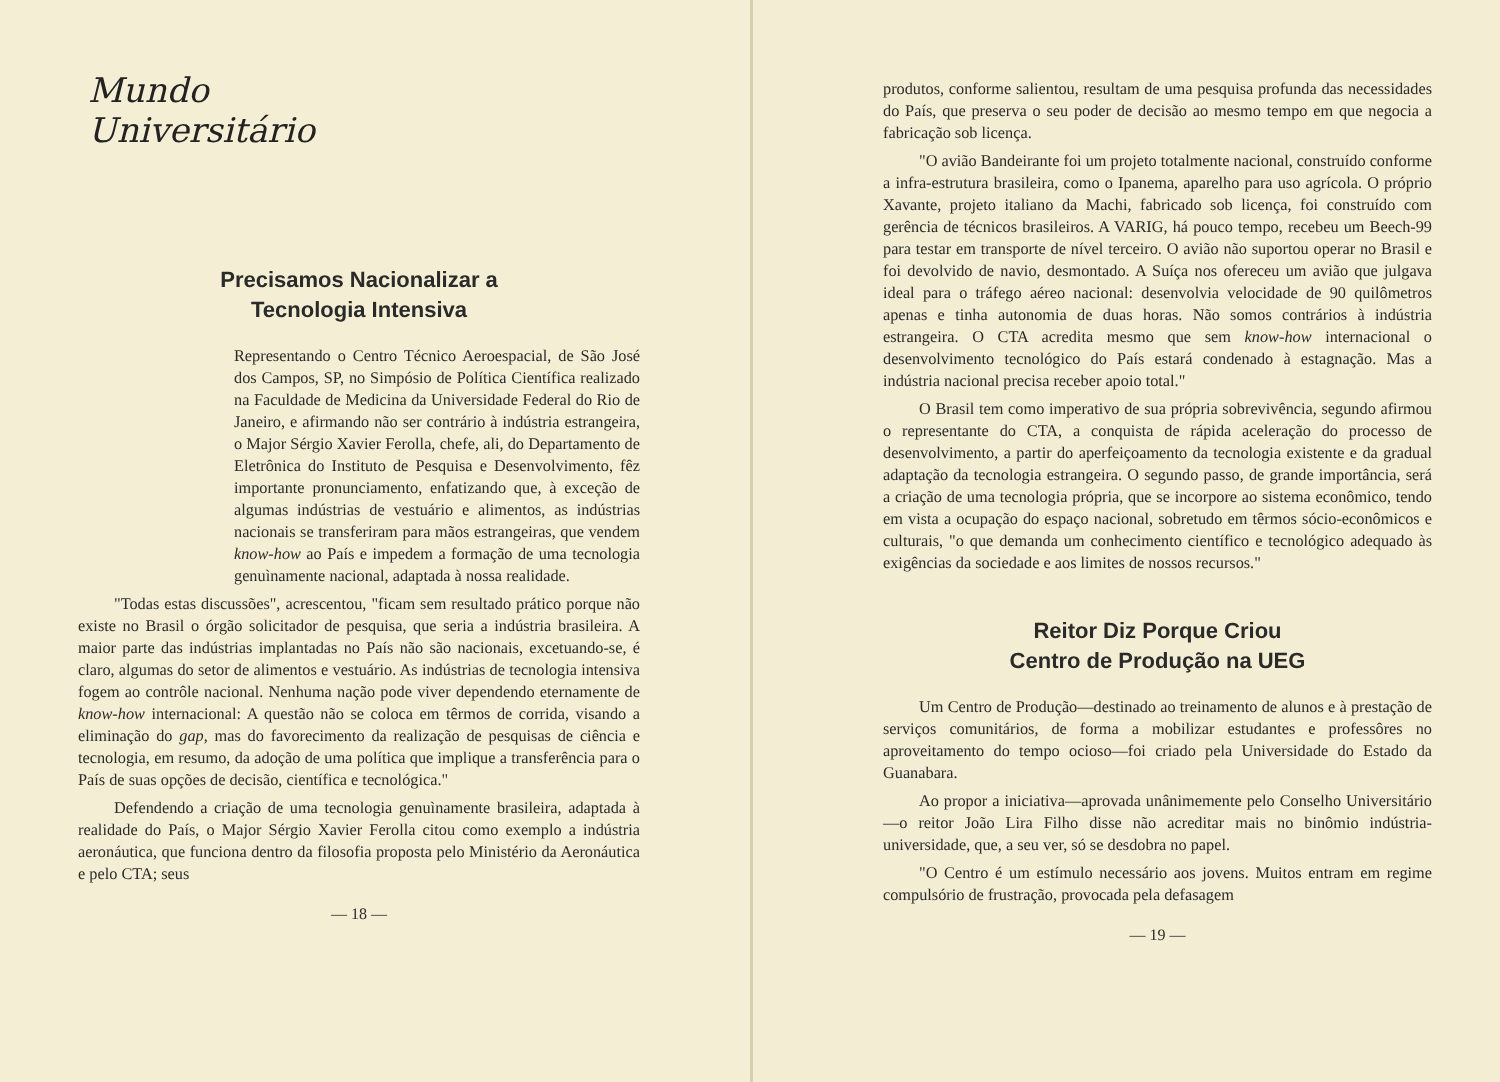Mundo
Universitário
Precisamos Nacionalizar a
Tecnologia Intensiva
Representando o Centro Técnico Aeroespacial, de São José dos Campos, SP, no Simpósio de Política Científica realizado na Faculdade de Medicina da Universidade Federal do Rio de Janeiro, e afirmando não ser contrário à indústria estrangeira, o Major Sérgio Xavier Ferolla, chefe, ali, do Departamento de Eletrônica do Instituto de Pesquisa e Desenvolvimento, fêz importante pronunciamento, enfatizando que, à exceção de algumas indústrias de vestuário e alimentos, as indústrias nacionais se transferiram para mãos estrangeiras, que vendem know-how ao País e impedem a formação de uma tecnologia genuìnamente nacional, adaptada à nossa realidade.
"Todas estas discussões", acrescentou, "ficam sem resultado prático porque não existe no Brasil o órgão solicitador de pesquisa, que seria a indústria brasileira. A maior parte das indústrias implantadas no País não são nacionais, excetuando-se, é claro, algumas do setor de alimentos e vestuário. As indústrias de tecnologia intensiva fogem ao contrôle nacional. Nenhuma nação pode viver dependendo eternamente de know-how internacional: A questão não se coloca em têrmos de corrida, visando a eliminação do gap, mas do favorecimento da realização de pesquisas de ciência e tecnologia, em resumo, da adoção de uma política que implique a transferência para o País de suas opções de decisão, científica e tecnológica."
Defendendo a criação de uma tecnologia genuìnamente brasileira, adaptada à realidade do País, o Major Sérgio Xavier Ferolla citou como exemplo a indústria aeronáutica, que funciona dentro da filosofia proposta pelo Ministério da Aeronáutica e pelo CTA; seus
— 18 —
produtos, conforme salientou, resultam de uma pesquisa profunda das necessidades do País, que preserva o seu poder de decisão ao mesmo tempo em que negocia a fabricação sob licença.
"O avião Bandeirante foi um projeto totalmente nacional, construído conforme a infra-estrutura brasileira, como o Ipanema, aparelho para uso agrícola. O próprio Xavante, projeto italiano da Machi, fabricado sob licença, foi construído com gerência de técnicos brasileiros. A VARIG, há pouco tempo, recebeu um Beech-99 para testar em transporte de nível terceiro. O avião não suportou operar no Brasil e foi devolvido de navio, desmontado. A Suíça nos ofereceu um avião que julgava ideal para o tráfego aéreo nacional: desenvolvia velocidade de 90 quilômetros apenas e tinha autonomia de duas horas. Não somos contrários à indústria estrangeira. O CTA acredita mesmo que sem know-how internacional o desenvolvimento tecnológico do País estará condenado à estagnação. Mas a indústria nacional precisa receber apoio total."
O Brasil tem como imperativo de sua própria sobrevivência, segundo afirmou o representante do CTA, a conquista de rápida aceleração do processo de desenvolvimento, a partir do aperfeiçoamento da tecnologia existente e da gradual adaptação da tecnologia estrangeira. O segundo passo, de grande importância, será a criação de uma tecnologia própria, que se incorpore ao sistema econômico, tendo em vista a ocupação do espaço nacional, sobretudo em têrmos sócio-econômicos e culturais, "o que demanda um conhecimento científico e tecnológico adequado às exigências da sociedade e aos limites de nossos recursos."
Reitor Diz Porque Criou
Centro de Produção na UEG
Um Centro de Produção—destinado ao treinamento de alunos e à prestação de serviços comunitários, de forma a mobilizar estudantes e professôres no aproveitamento do tempo ocioso—foi criado pela Universidade do Estado da Guanabara.
Ao propor a iniciativa—aprovada unânimemente pelo Conselho Universitário—o reitor João Lira Filho disse não acreditar mais no binômio indústria-universidade, que, a seu ver, só se desdobra no papel.
"O Centro é um estímulo necessário aos jovens. Muitos entram em regime compulsório de frustração, provocada pela defasagem
— 19 —